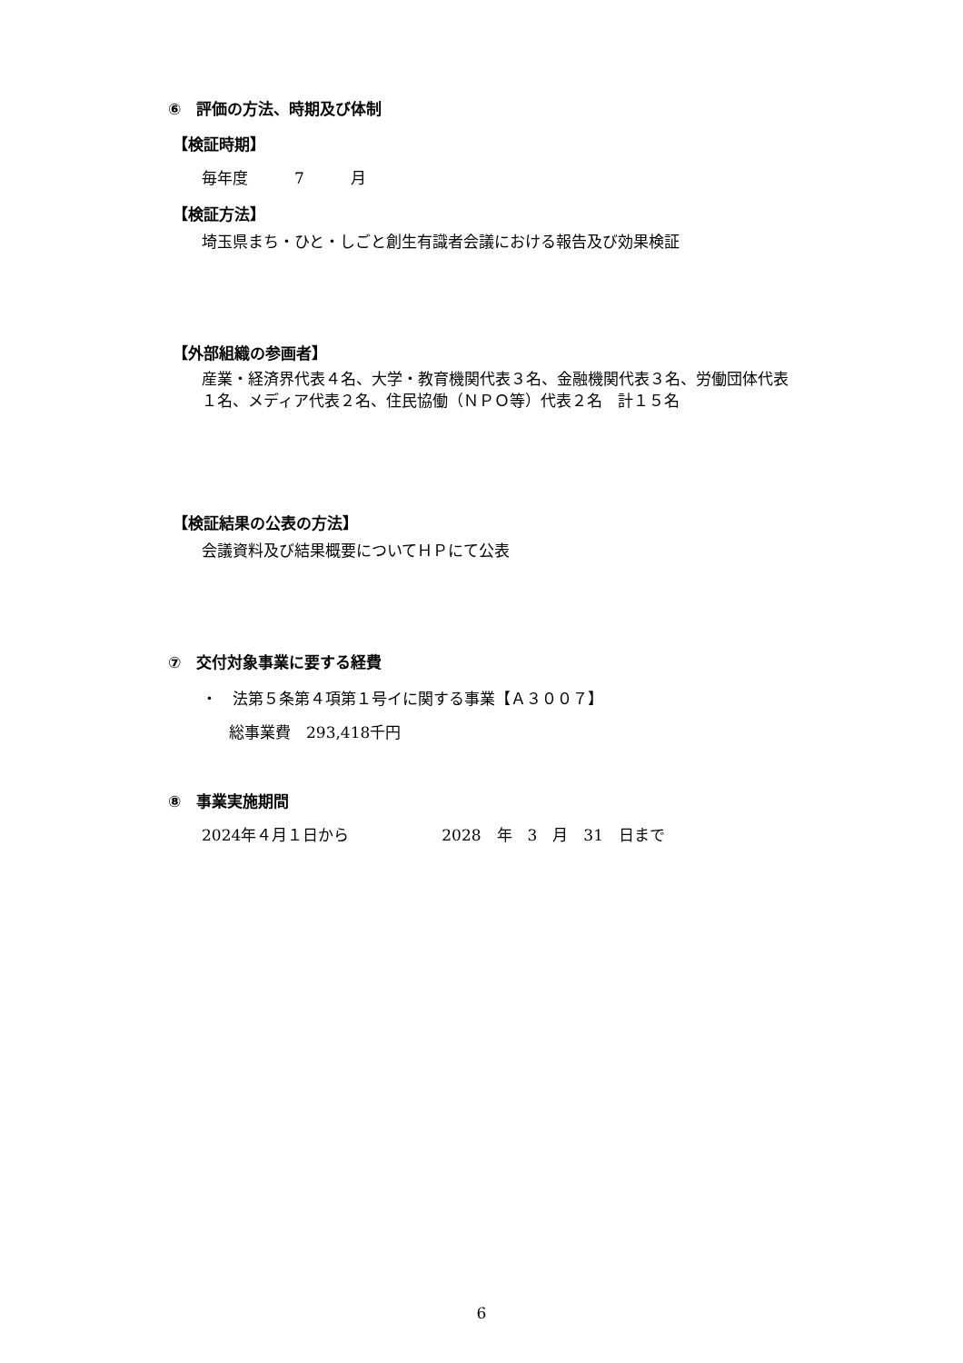⑥　評価の方法、時期及び体制
【検証時期】
毎年度　　　7　　　月
【検証方法】
埼玉県まち・ひと・しごと創生有識者会議における報告及び効果検証
【外部組織の参画者】
産業・経済界代表４名、大学・教育機関代表３名、金融機関代表３名、労働団体代表
１名、メディア代表２名、住民協働（ＮＰＯ等）代表２名　計１５名
【検証結果の公表の方法】
会議資料及び結果概要についてＨＰにて公表
⑦　交付対象事業に要する経費
・　法第５条第４項第１号イに関する事業【Ａ３００７】
総事業費　293,418千円
⑧　事業実施期間
2024年４月１日から　　　　　　2028　年　3　月　31　日まで
6